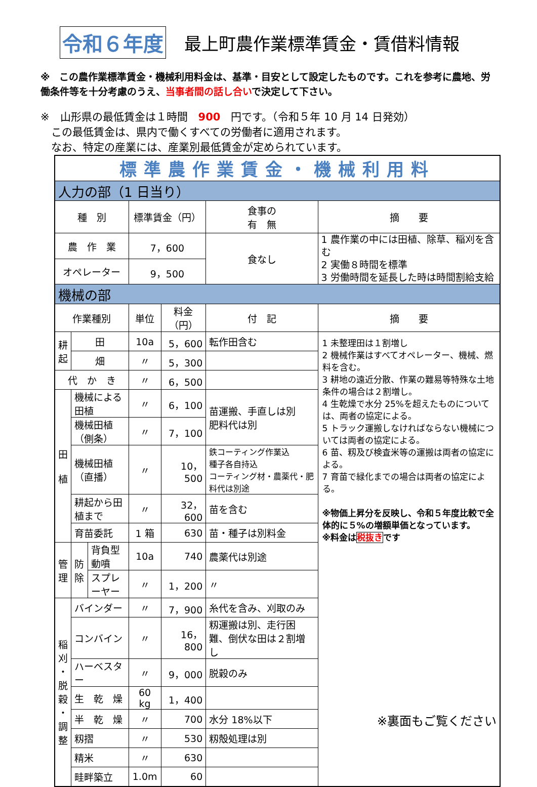令和６年度 最上町農作業標準賃金・賃借料情報
※　この農作業標準賃金・機械利用料金は、基準・目安として設定したものです。これを参考に農地、労働条件等を十分考慮のうえ、当事者間の話し合いで決定して下さい。
※　山形県の最低賃金は１時間　900　円です。（令和５年 10 月 14 日発効）
　この最低賃金は、県内で働くすべての労働者に適用されます。
　なお、特定の産業には、産業別最低賃金が定められています。
| 標準農作業賃金・機械利用料 | | | | | | |
| 人力の部（1 日当り） | | | | | | |
| 種 別 | | | 標準賃金（円） | | 食事の 有 無 | 摘 要 |
| 農 作 業 | | | 7，600 | | 食なし | 1 農作業の中には田植、除草、稲刈を含む 2 実働８時間を標準 3 労働時間を延長した時は時間割給支給 |
| オペレーター | | | 9，500 | | | |
| 機械の部 | | | | | | |
| 作業種別 | | | 単位 | 料金（円） | 付 記 | 摘 要 |
| 耕 起 | 田 | | 10a | 5，600 | 転作田含む | 1 未整理田は１割増し 2 機械作業はすべてオペレーター、機械、燃料を含む。 3 耕地の遠近分散、作業の難易等特殊な土地条件の場合は２割増し。 4 生乾燥で水分 25%を超えたものについては、両者の協定による。 5 トラック運搬しなければならない機械については両者の協定による。 6 苗、籾及び検査米等の運搬は両者の協定による。 7 育苗で緑化までの場合は両者の協定による。 ※物価上昇分を反映し、令和５年度比較で全体的に５%の増額単価となっています。 ※料金は 税抜き です |
| | 畑 | | 〃 | 5，300 | | |
| 代 か き | | | 〃 | 6，500 | | |
| 田 植 | 機械による田植 | | 〃 | 6，100 | 苗運搬、手直しは別 肥料代は別 | |
| | 機械田植（側条） | | 〃 | 7，100 | | |
| | 機械田植（直播） | | 〃 | 10，500 | 鉄コーティング作業込 種子各自持込 コーティング材・農薬代・肥料代は別途 | |
| | 耕起から田植まで | | 〃 | 32，600 | 苗を含む | |
| | 育苗委託 | | 1 箱 | 630 | 苗・種子は別料金 | |
| 管 理 | 防 除 | 背負型動噴 | 10a | 740 | 農薬代は別途 | |
| | | スプレーヤー | 〃 | 1，200 | 〃 | |
| 稲 刈 ・ 脱 穀 ・ 調 整 | バインダー | | 〃 | 7，900 | 糸代を含み、刈取のみ | |
| | コンバイン | | 〃 | 16，800 | 籾運搬は別、走行困難、倒伏な田は２割増し | |
| | ハーベスター | | 〃 | 9，000 | 脱穀のみ | |
| | 生 乾 燥 | | 60 kg | 1，400 | | |
| | 半 乾 燥 | | 〃 | 700 | 水分 18%以下 | |
| | 籾摺 | | 〃 | 530 | 籾殻処理は別 | |
| | 精米 | | 〃 | 630 | | |
| | 畦畔築立 | | 1.0m | 60 | | |
※裏面もご覧ください